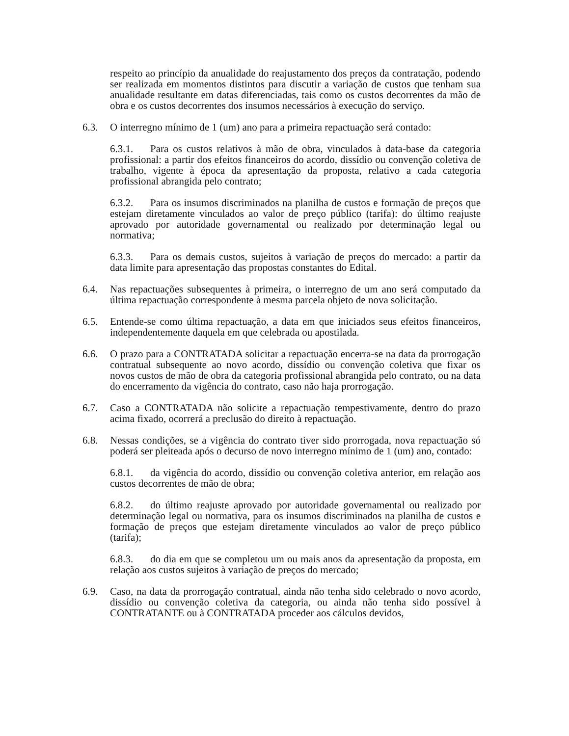respeito ao princípio da anualidade do reajustamento dos preços da contratação, podendo ser realizada em momentos distintos para discutir a variação de custos que tenham sua anualidade resultante em datas diferenciadas, tais como os custos decorrentes da mão de obra e os custos decorrentes dos insumos necessários à execução do serviço.
6.3. O interregno mínimo de 1 (um) ano para a primeira repactuação será contado:
6.3.1. Para os custos relativos à mão de obra, vinculados à data-base da categoria profissional: a partir dos efeitos financeiros do acordo, dissídio ou convenção coletiva de trabalho, vigente à época da apresentação da proposta, relativo a cada categoria profissional abrangida pelo contrato;
6.3.2. Para os insumos discriminados na planilha de custos e formação de preços que estejam diretamente vinculados ao valor de preço público (tarifa): do último reajuste aprovado por autoridade governamental ou realizado por determinação legal ou normativa;
6.3.3. Para os demais custos, sujeitos à variação de preços do mercado: a partir da data limite para apresentação das propostas constantes do Edital.
6.4. Nas repactuações subsequentes à primeira, o interregno de um ano será computado da última repactuação correspondente à mesma parcela objeto de nova solicitação.
6.5. Entende-se como última repactuação, a data em que iniciados seus efeitos financeiros, independentemente daquela em que celebrada ou apostilada.
6.6. O prazo para a CONTRATADA solicitar a repactuação encerra-se na data da prorrogação contratual subsequente ao novo acordo, dissídio ou convenção coletiva que fixar os novos custos de mão de obra da categoria profissional abrangida pelo contrato, ou na data do encerramento da vigência do contrato, caso não haja prorrogação.
6.7. Caso a CONTRATADA não solicite a repactuação tempestivamente, dentro do prazo acima fixado, ocorrerá a preclusão do direito à repactuação.
6.8. Nessas condições, se a vigência do contrato tiver sido prorrogada, nova repactuação só poderá ser pleiteada após o decurso de novo interregno mínimo de 1 (um) ano, contado:
6.8.1. da vigência do acordo, dissídio ou convenção coletiva anterior, em relação aos custos decorrentes de mão de obra;
6.8.2. do último reajuste aprovado por autoridade governamental ou realizado por determinação legal ou normativa, para os insumos discriminados na planilha de custos e formação de preços que estejam diretamente vinculados ao valor de preço público (tarifa);
6.8.3. do dia em que se completou um ou mais anos da apresentação da proposta, em relação aos custos sujeitos à variação de preços do mercado;
6.9. Caso, na data da prorrogação contratual, ainda não tenha sido celebrado o novo acordo, dissídio ou convenção coletiva da categoria, ou ainda não tenha sido possível à CONTRATANTE ou à CONTRATADA proceder aos cálculos devidos,